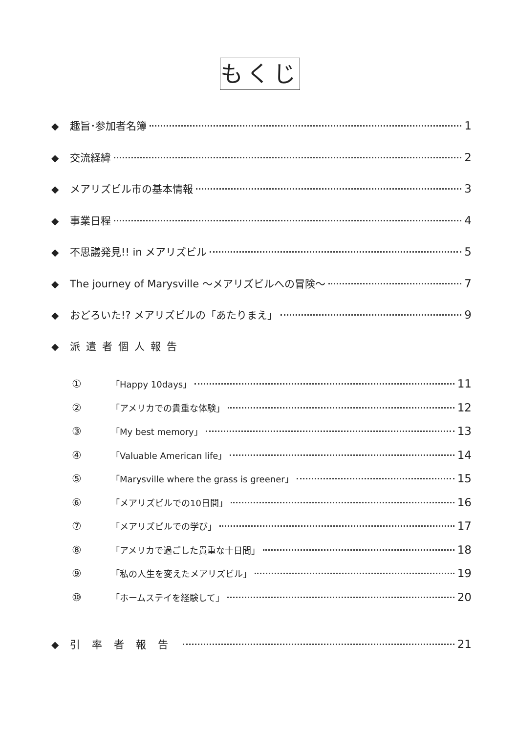もくじ
◆ 趣旨･参加者名簿 1
◆ 交流経緯 2
◆ メアリズビル市の基本情報 3
◆ 事業日程 4
◆ 不思議発見!! in メアリズビル 5
◆ The journey of Marysville ～メアリズビルへの冒険～ 7
◆ おどろいた!? メアリズビルの「あたりまえ」 9
◆ 派遣者個人報告
① 「Happy 10days」 11
② 「アメリカでの貴重な体験」 12
③ 「My best memory」 13
④ 「Valuable American life」 14
⑤ 「Marysville where the grass is greener」 15
⑥ 「メアリズビルでの10日間」 16
⑦ 「メアリズビルでの学び」 17
⑧ 「アメリカで過ごした貴重な十日間」 18
⑨ 「私の人生を変えたメアリズビル」 19
⑩ 「ホームステイを経験して」 20
◆ 引率者報告 21